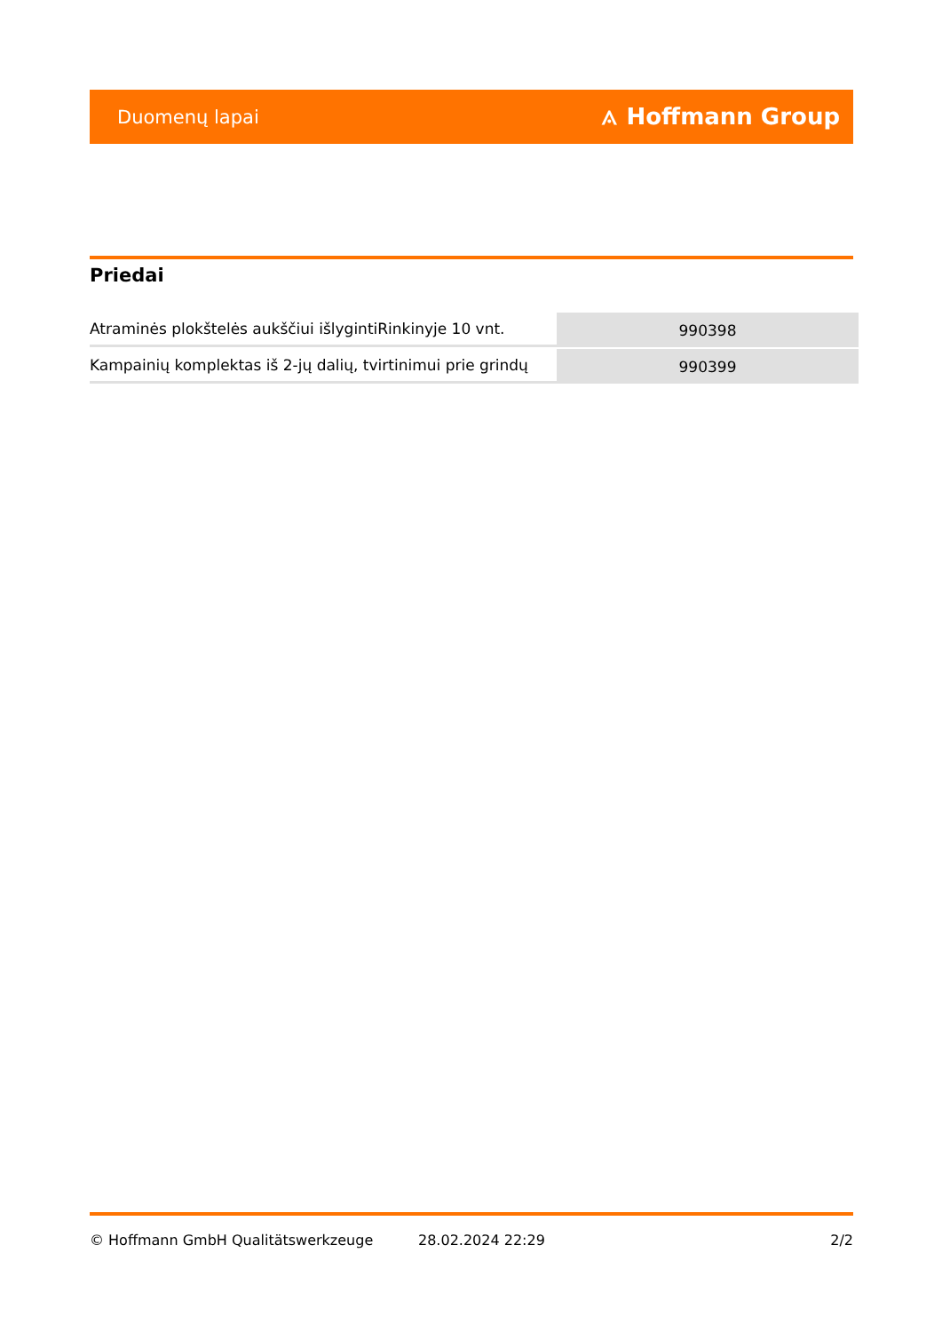Duomenų lapai ⟑ Hoffmann Group
Priedai
| Atraminės plokštelės aukščiui išlygintiRinkinyje 10 vnt. | 990398 |
| Kampainių komplektas iš 2-jų dalių, tvirtinimui prie grindų | 990399 |
© Hoffmann GmbH Qualitätswerkzeuge 28.02.2024 22:29 2/2